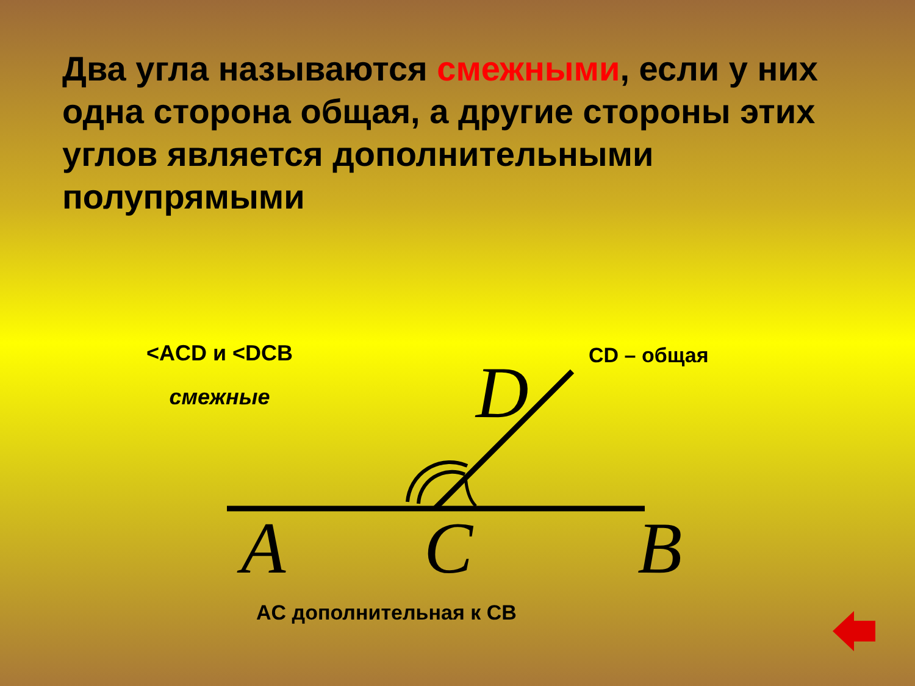Два угла называются смежными, если у них одна сторона общая, а другие стороны этих углов является дополнительными полупрямыми
<ACD и <DCB
смежные
CD – общая
D
A C B
AC дополнительная к CB